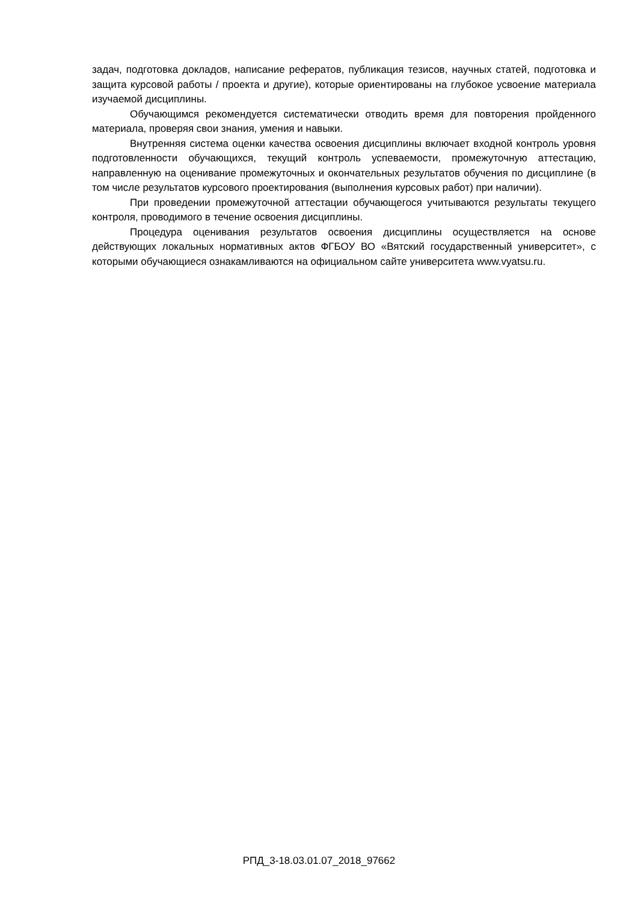задач, подготовка докладов, написание рефератов, публикация тезисов, научных статей, подготовка и защита курсовой работы / проекта и другие), которые ориентированы на глубокое усвоение материала изучаемой дисциплины.
Обучающимся рекомендуется систематически отводить время для повторения пройденного материала, проверяя свои знания, умения и навыки.
Внутренняя система оценки качества освоения дисциплины включает входной контроль уровня подготовленности обучающихся, текущий контроль успеваемости, промежуточную аттестацию, направленную на оценивание промежуточных и окончательных результатов обучения по дисциплине (в том числе результатов курсового проектирования (выполнения курсовых работ) при наличии).
При проведении промежуточной аттестации обучающегося учитываются результаты текущего контроля, проводимого в течение освоения дисциплины.
Процедура оценивания результатов освоения дисциплины осуществляется на основе действующих локальных нормативных актов ФГБОУ ВО «Вятский государственный университет», с которыми обучающиеся ознакамливаются на официальном сайте университета www.vyatsu.ru.
РПД_3-18.03.01.07_2018_97662